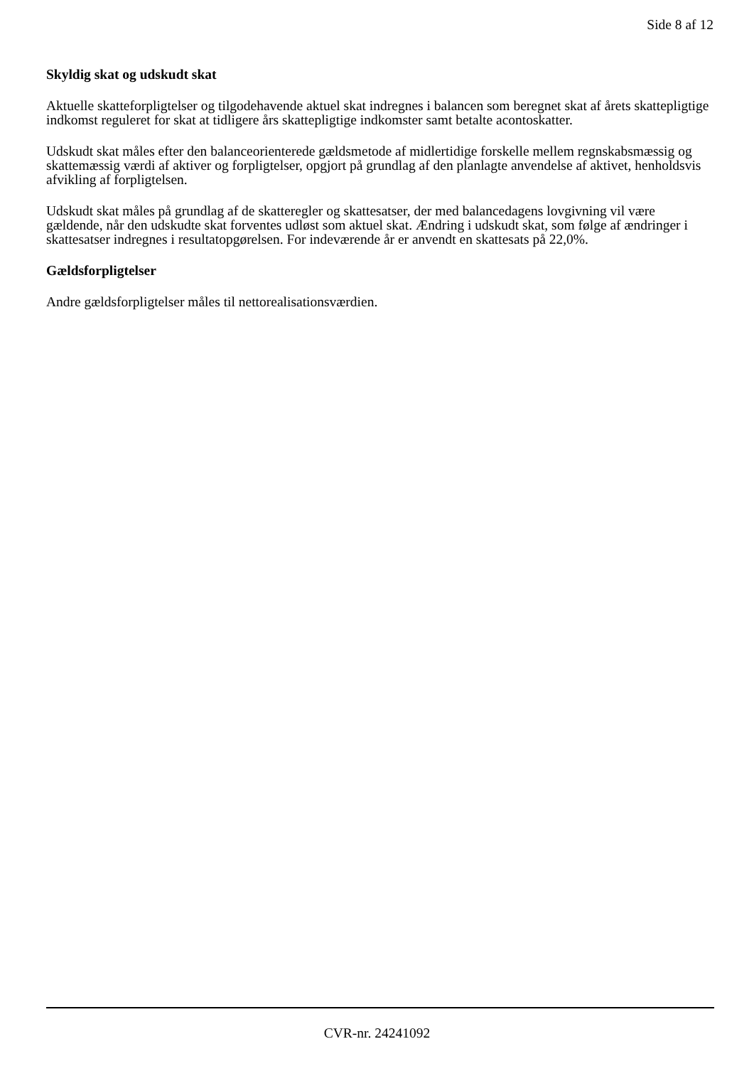Side 8 af 12
Skyldig skat og udskudt skat
Aktuelle skatteforpligtelser og tilgodehavende aktuel skat indregnes i balancen som beregnet skat af årets skattepligtige indkomst reguleret for skat at tidligere års skattepligtige indkomster samt betalte acontoskatter.
Udskudt skat måles efter den balanceorienterede gældsmetode af midlertidige forskelle mellem regnskabsmæssig og skattemæssig værdi af aktiver og forpligtelser, opgjort på grundlag af den planlagte anvendelse af aktivet, henholdsvis afvikling af forpligtelsen.
Udskudt skat måles på grundlag af de skatteregler og skattesatser, der med balancedagens lovgivning vil være gældende, når den udskudte skat forventes udløst som aktuel skat. Ændring i udskudt skat, som følge af ændringer i skattesatser indregnes i resultatopgørelsen. For indeværende år er anvendt en skattesats på 22,0%.
Gældsforpligtelser
Andre gældsforpligtelser måles til nettorealisationsværdien.
CVR-nr. 24241092